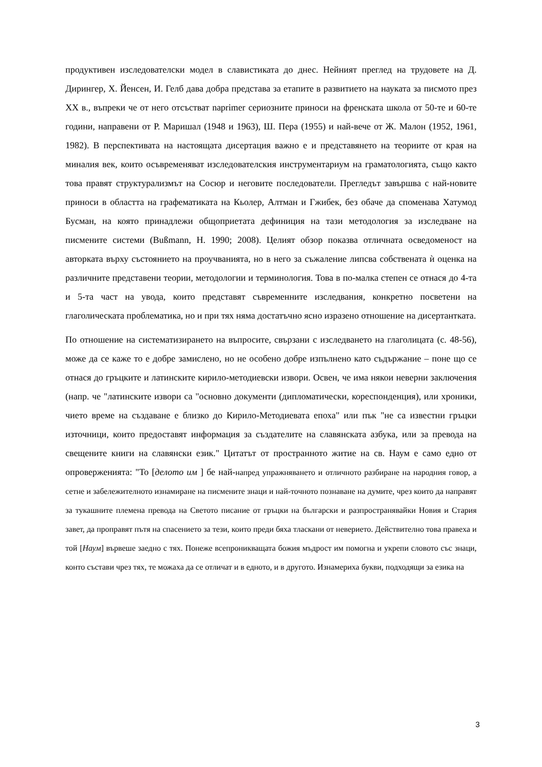продуктивен изследователски модел в славистиката до днес. Нейният преглед на трудовете на Д. Дирингер, Х. Йенсен, И. Гелб дава добра представа за етапите в развитието на науката за писмото през XX в., въпреки че от него отсъстват naprimer сериозните приноси на френската школа от 50-те и 60-те години, направени от Р. Маришал (1948 и 1963), Ш. Пера (1955) и най-вече от Ж. Малон (1952, 1961, 1982). В перспективата на настоящата дисертация важно е и представянето на теориите от края на миналия век, които осъвременяват изследователския инструментариум на граматологията, също както това правят структурализмът на Сосюр и неговите последователи. Прегледът завършва с най-новите приноси в областта на графематиката на Кьолер, Алтман и Гжибек, без обаче да споменава Хатумод Бусман, на която принадлежи общоприетата дефиниция на тази методология за изследване на писмените системи (Bußmann, H. 1990; 2008). Целият обзор показва отличната осведоменост на авторката върху състоянието на проучванията, но в него за съжаление липсва собствената ѝ оценка на различните представени теории, методологии и терминология. Това в по-малка степен се отнася до 4-та и 5-та част на увода, които представят съвременните изследвания, конкретно посветени на глаголическата проблематика, но и при тях няма достатъчно ясно изразено отношение на дисертантката.
По отношение на систематизирането на въпросите, свързани с изследването на глаголицата (с. 48-56), може да се каже то е добре замислено, но не особено добре изпълнено като съдържание – поне що се отнася до гръцките и латинските кирило-методиевски извори. Освен, че има някои неверни заключения (напр. че "латинските извори са "основно документи (дипломатически, кореспонденция), или хроники, чието време на създаване е близко до Кирило-Методиевата епоха" или пък "не са известни гръцки източници, които предоставят информация за създателите на славянската азбука, или за превода на свещените книги на славянски език." Цитатът от пространното житие на св. Наум е само едно от опроверженията: "То [делото им ] бе най-напред упражняването и отличното разбиране на народния говор, а сетне и забележителното изнамиране на писмените знаци и най-точното познаване на думите, чрез които да направят за тукашните племена превода на Светото писание от гръцки на български и разпространявайки Новия и Стария завет, да проправят пътя на спасението за тези, които преди бяха тласкани от неверието. Действително това правеха и той [Наум] вървеше заедно с тях. Понеже всепроникващата божия мъдрост им помогна и укрепи словото със знаци, конто състави чрез тях, те можаха да се отличат и в едното, и в другото. Изнамериха букви, подходящи за езика на
3